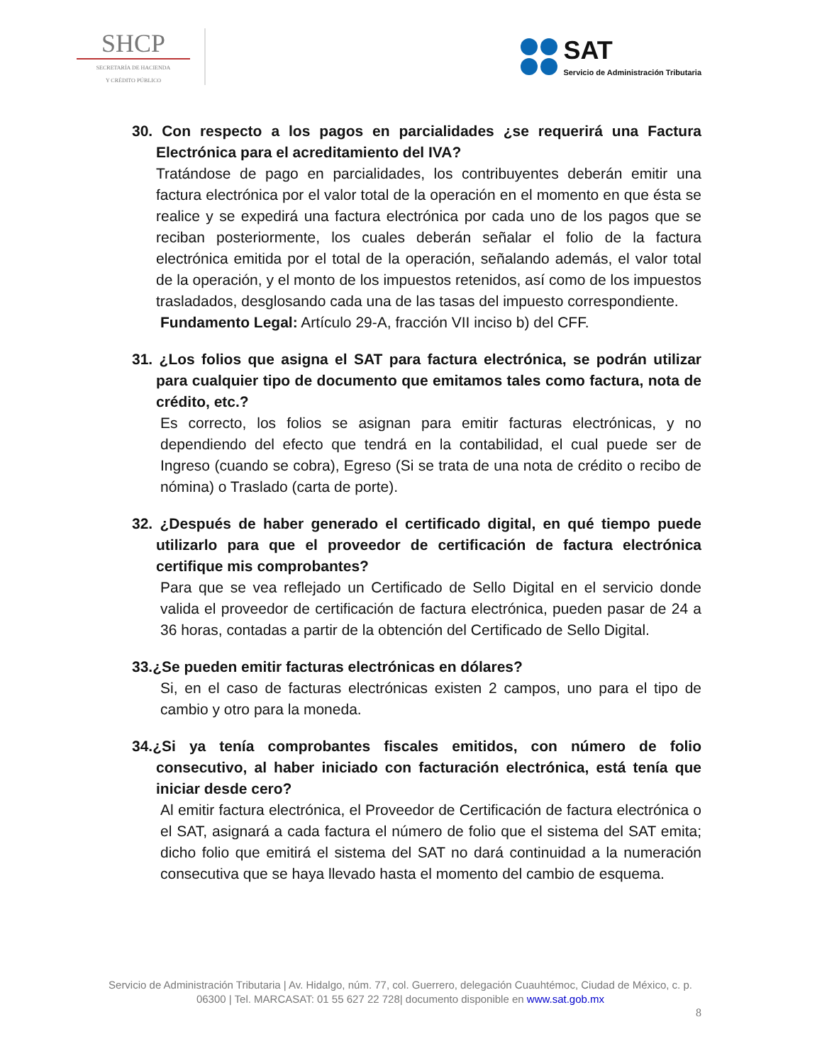SHCP
SECRETARÍA DE HACIENDA
Y CRÉDITO PÚBLICO
SAT
Servicio de Administración Tributaria
30. Con respecto a los pagos en parcialidades ¿se requerirá una Factura Electrónica para el acreditamiento del IVA?
Tratándose de pago en parcialidades, los contribuyentes deberán emitir una factura electrónica por el valor total de la operación en el momento en que ésta se realice y se expedirá una factura electrónica por cada uno de los pagos que se reciban posteriormente, los cuales deberán señalar el folio de la factura electrónica emitida por el total de la operación, señalando además, el valor total de la operación, y el monto de los impuestos retenidos, así como de los impuestos trasladados, desglosando cada una de las tasas del impuesto correspondiente.
Fundamento Legal: Artículo 29-A, fracción VII inciso b) del CFF.
31. ¿Los folios que asigna el SAT para factura electrónica, se podrán utilizar para cualquier tipo de documento que emitamos tales como factura, nota de crédito, etc.?
Es correcto, los folios se asignan para emitir facturas electrónicas, y no dependiendo del efecto que tendrá en la contabilidad, el cual puede ser de Ingreso (cuando se cobra), Egreso (Si se trata de una nota de crédito o recibo de nómina) o Traslado (carta de porte).
32. ¿Después de haber generado el certificado digital, en qué tiempo puede utilizarlo para que el proveedor de certificación de factura electrónica certifique mis comprobantes?
Para que se vea reflejado un Certificado de Sello Digital en el servicio donde valida el proveedor de certificación de factura electrónica, pueden pasar de 24 a 36 horas, contadas a partir de la obtención del Certificado de Sello Digital.
33.¿Se pueden emitir facturas electrónicas en dólares?
Si, en el caso de facturas electrónicas existen 2 campos, uno para el tipo de cambio y otro para la moneda.
34.¿Si ya tenía comprobantes fiscales emitidos, con número de folio consecutivo, al haber iniciado con facturación electrónica, está tenía que iniciar desde cero?
Al emitir factura electrónica, el Proveedor de Certificación de factura electrónica o el SAT, asignará a cada factura el número de folio que el sistema del SAT emita; dicho folio que emitirá el sistema del SAT no dará continuidad a la numeración consecutiva que se haya llevado hasta el momento del cambio de esquema.
Servicio de Administración Tributaria | Av. Hidalgo, núm. 77, col. Guerrero, delegación Cuauhtémoc, Ciudad de México, c. p. 06300 | Tel. MARCASAT: 01 55 627 22 728| documento disponible en www.sat.gob.mx
8